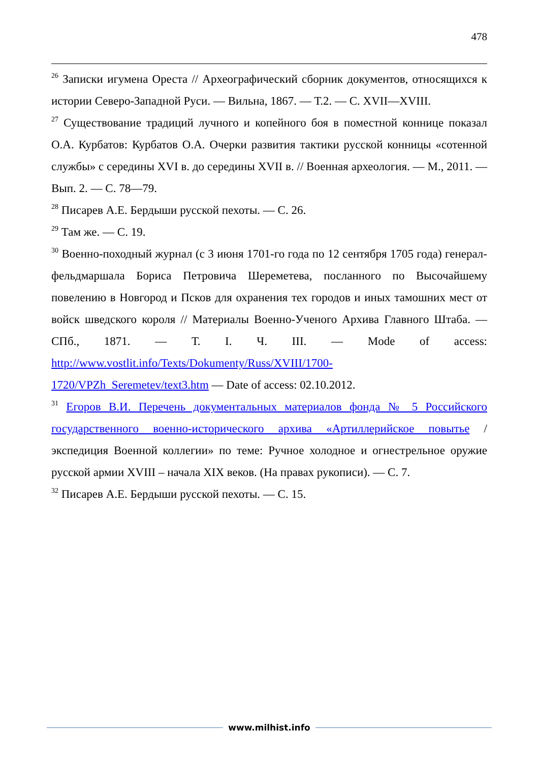478
<sup>26</sup> Записки игумена Ореста // Археографический сборник документов, относящихся к истории Северо-Западной Руси. — Вильна, 1867. — Т.2. — С. XVII—XVIII.
<sup>27</sup> Существование традиций лучного и копейного боя в поместной коннице показал О.А. Курбатов: Курбатов О.А. Очерки развития тактики русской конницы «сотенной службы» с середины XVI в. до середины XVII в. // Военная археология. — М., 2011. — Вып. 2. — С. 78—79.
<sup>28</sup> Писарев А.Е. Бердыши русской пехоты. — С. 26.
<sup>29</sup> Там же. — С. 19.
<sup>30</sup> Военно-походный журнал (с 3 июня 1701-го года по 12 сентября 1705 года) генерал-фельдмаршала Бориса Петровича Шереметева, посланного по Высочайшему повелению в Новгород и Псков для охранения тех городов и иных тамошних мест от войск шведского короля // Материалы Военно-Ученого Архива Главного Штаба. — СПб., 1871. — Т. I. Ч. III. — Mode of access: http://www.vostlit.info/Texts/Dokumenty/Russ/XVIII/1700-
1720/VPZh_Seremetev/text3.htm — Date of access: 02.10.2012.
<sup>31</sup> Егоров В.И. Перечень документальных материалов фонда № 5 Российского государственного военно-исторического архива «Артиллерийское повытье / экспедиция Военной коллегии» по теме: Ручное холодное и огнестрельное оружие русской армии XVIII – начала XIX веков. (На правах рукописи). — С. 7.
<sup>32</sup> Писарев А.Е. Бердыши русской пехоты. — С. 15.
www.milhist.info